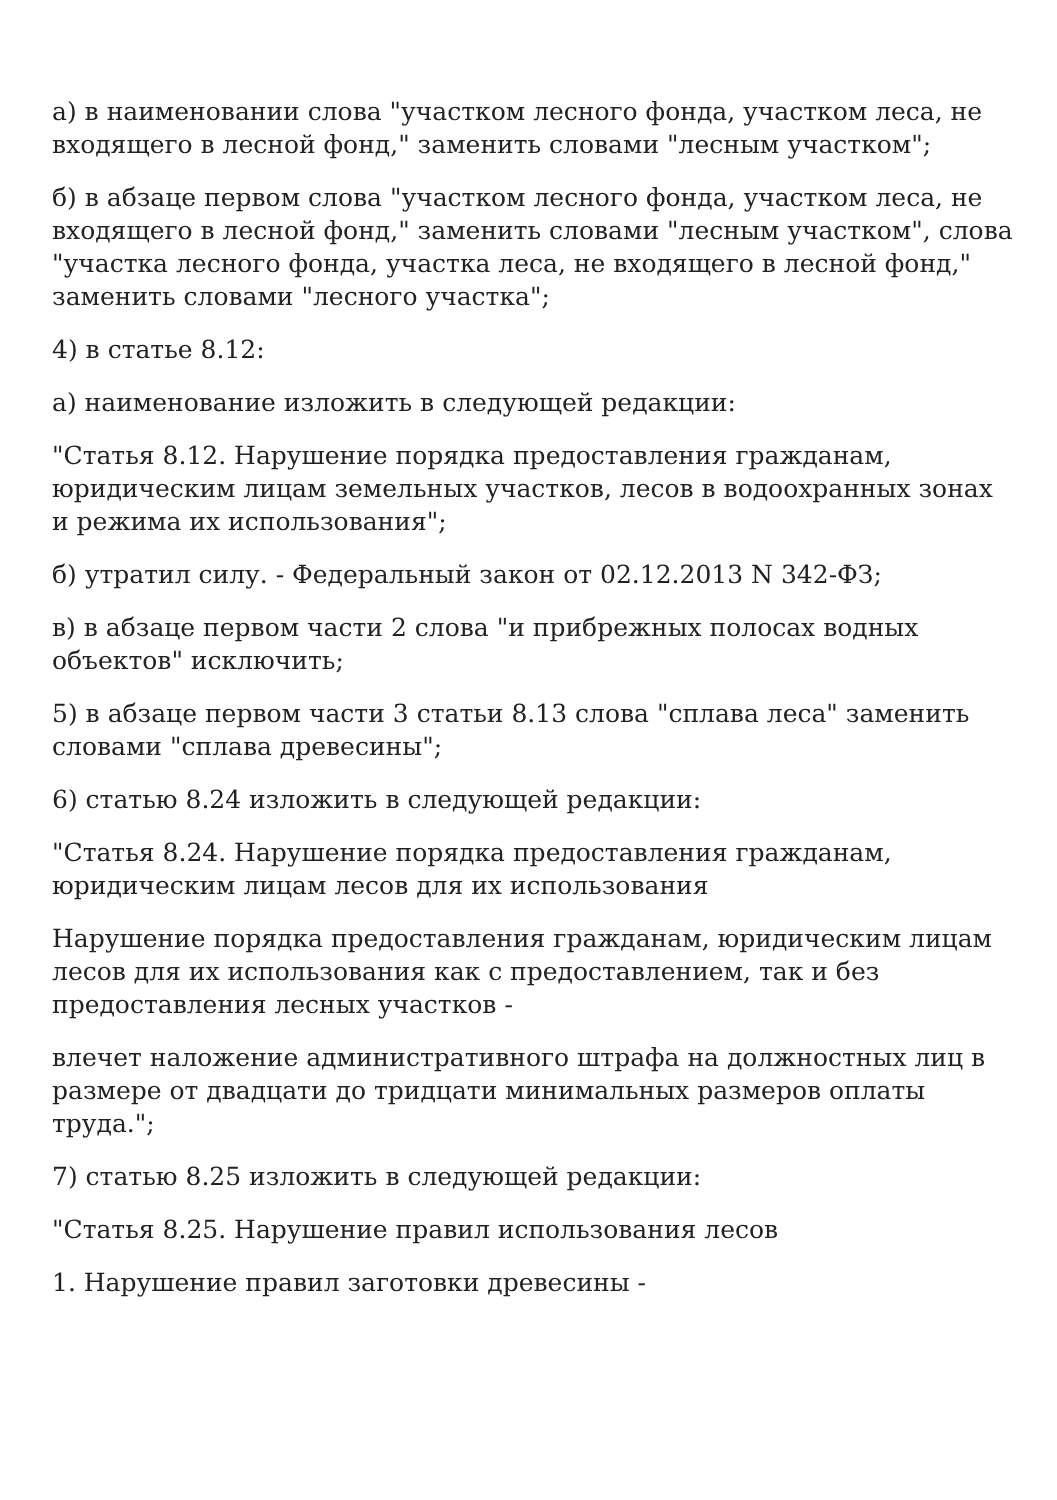а) в наименовании слова "участком лесного фонда, участком леса, не входящего в лесной фонд," заменить словами "лесным участком";
б) в абзаце первом слова "участком лесного фонда, участком леса, не входящего в лесной фонд," заменить словами "лесным участком", слова "участка лесного фонда, участка леса, не входящего в лесной фонд," заменить словами "лесного участка";
4) в статье 8.12:
а) наименование изложить в следующей редакции:
"Статья 8.12. Нарушение порядка предоставления гражданам, юридическим лицам земельных участков, лесов в водоохранных зонах и режима их использования";
б) утратил силу. - Федеральный закон от 02.12.2013 N 342-ФЗ;
в) в абзаце первом части 2 слова "и прибрежных полосах водных объектов" исключить;
5) в абзаце первом части 3 статьи 8.13 слова "сплава леса" заменить словами "сплава древесины";
6) статью 8.24 изложить в следующей редакции:
"Статья 8.24. Нарушение порядка предоставления гражданам, юридическим лицам лесов для их использования
Нарушение порядка предоставления гражданам, юридическим лицам лесов для их использования как с предоставлением, так и без предоставления лесных участков -
влечет наложение административного штрафа на должностных лиц в размере от двадцати до тридцати минимальных размеров оплаты труда.";
7) статью 8.25 изложить в следующей редакции:
"Статья 8.25. Нарушение правил использования лесов
1. Нарушение правил заготовки древесины -